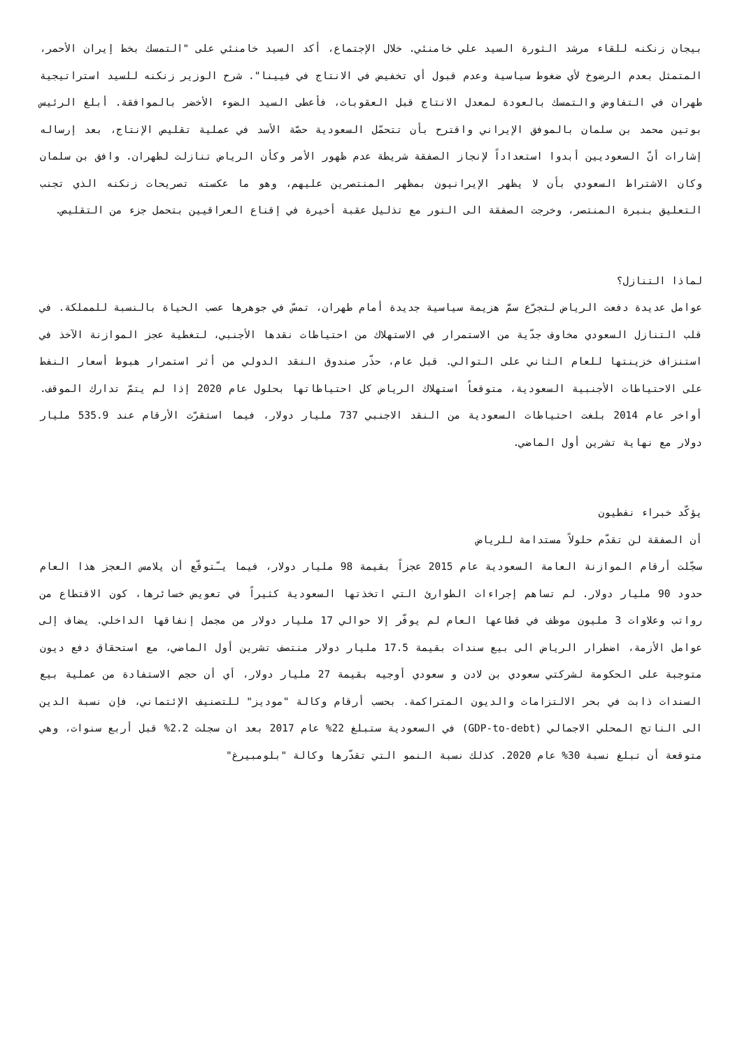بيجان زنكنه للقاء مرشد الثورة السيد علي خامنئي. خلال الإجتماع، أكد السيد خامنئي على "التمسك بخط إيران الأحمر، المتمثل بعدم الرضوخ لأي ضغوط سياسية وعدم قبول أي تخفيض في الانتاج في فيينا". شرح الوزير زنكنه للسيد استراتيجية طهران في التفاوض والتمسك بالعودة لمعدل الانتاج قبل العقوبات، فأعطى السيد الضوء الأخضر بالموافقة. أبلغ الرئيس بوتين محمد بن سلمان بالموفق الإيراني واقترح بأن تتحمّل السعودية حصّة الأسد في عملية تقليص الإنتاج، بعد إرساله إشارات أنّ السعوديين أبدوا استعداداً لإنجاز الصفقة شريطة عدم ظهور الأمر وكأن الرياض تنازلت لطهران. وافق بن سلمان وكان الاشتراط السعودي بأن لا يظهر الإيرانيون بمظهر المنتصرين عليهم، وهو ما عكسته تصريحات زنكنه الذي تجنب التعليق بنبرة المنتصر، وخرجت الصفقة الى النور مع تذليل عقبة أخيرة في إقناع العراقيين بتحمل جزء من التقليص.
لماذا التنازل؟
عوامل عديدة دفعت الرياض لتجرّع سمّ هزيمة سياسية جديدة أمام طهران، تمسّ في جوهرها عصب الحياة بالنسبة للمملكة. في قلب التنازل السعودي مخاوف جدّية من الاستمرار في الاستهلاك من احتياطات نقدها الأجنبي، لتغطية عجز الموازنة الآخذ في استنزاف خزينتها للعام الثاني على التوالي. قبل عام، حذّر صندوق النقد الدولي من أثر استمرار هبوط أسعار النفط على الاحتياطات الأجنبية السعودية، متوقعاً استهلاك الرياض كل احتياطاتها بحلول عام 2020 إذا لم يتمّ تدارك الموقف. أواخر عام 2014 بلغت احتياطات السعودية من النقد الاجنبي 737 مليار دولار، فيما استقرّت الأرقام عند 535.9 مليار دولار مع نهاية تشرين أول الماضي.
يؤكّد خبراء نفطيون
أن الصفقة لن تقدّم حلولاً مستدامة للرياض
سجّلت أرقام الموازنة العامة السعودية عام 2015 عجزاً بقيمة 98 مليار دولار، فيما يـّتوقّع أن يلامس العجز هذا العام حدود 90 مليار دولار. لم تساهم إجراءات الطوارئ التي اتخذتها السعودية كثيراً في تعويض خسائرها، كون الاقتطاع من رواتب وعلاوات 3 مليون موظف في قطاعها العام لم يوفّر إلا حوالي 17 مليار دولار من مجمل إنفاقها الداخلي. يضاف إلى عوامل الأزمة، اضطرار الرياض الى بيع سندات بقيمة 17.5 مليار دولار منتصف تشرين أول الماضي، مع استحقاق دفع ديون متوجبة على الحكومة لشركتي سعودي بن لادن و سعودي أوجيه بقيمة 27 مليار دولار، أي أن حجم الاستفادة من عملية بيع السندات ذابت في بحر الالتزامات والديون المتراكمة. بحسب أرقام وكالة "موديز" للتصنيف الإئتماني، فإن نسبة الدين الى الناتج المحلي الاجمالي (GDP-to-debt) في السعودية ستبلغ 22% عام 2017 بعد ان سجلت 2.2% قبل أربع سنوات، وهي متوقعة أن تبلغ نسبة 30% عام 2020. كذلك نسبة النمو التي تقدّرها وكالة "بلومبيرغ"